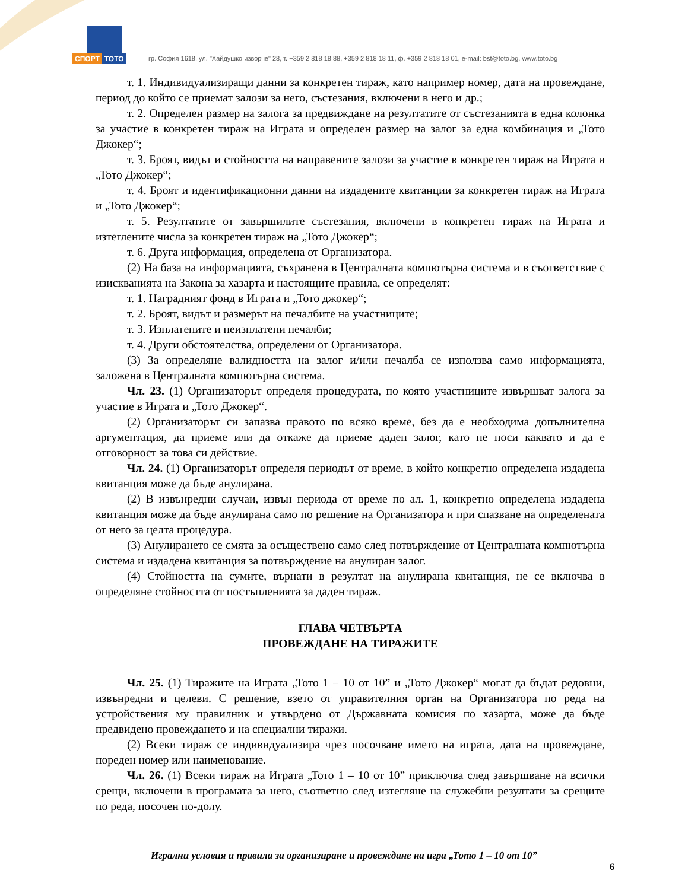СПОРТ ТОТО
гр. София 1618, ул. "Хайдушко изворче" 28, т. +359 2 818 18 88, +359 2 818 18 11, ф. +359 2 818 18 01, e-mail: bst@toto.bg, www.toto.bg
т. 1. Индивидуализиращи данни за конкретен тираж, като например номер, дата на провеждане, период до който се приемат залози за него, състезания, включени в него и др.;
т. 2. Определен размер на залога за предвиждане на резултатите от състезанията в една колонка за участие в конкретен тираж на Играта и определен размер на залог за една комбинация и „Тото Джокер“;
т. 3. Броят, видът и стойността на направените залози за участие в конкретен тираж на Играта и „Тото Джокер“;
т. 4. Броят и идентификационни данни на издадените квитанции за конкретен тираж на Играта и „Тото Джокер“;
т. 5. Резултатите от завършилите състезания, включени в конкретен тираж на Играта и изтеглените числа за конкретен тираж на „Тото Джокер“;
т. 6. Друга информация, определена от Организатора.
(2) На база на информацията, съхранена в Централната компютърна система и в съответствие с изискванията на Закона за хазарта и настоящите правила, се определят:
т. 1. Наградният фонд в Играта и „Тото джокер“;
т. 2. Броят, видът и размерът на печалбите на участниците;
т. 3. Изплатените и неизплатени печалби;
т. 4. Други обстоятелства, определени от Организатора.
(3) За определяне валидността на залог и/или печалба се използва само информацията, заложена в Централната компютърна система.
Чл. 23. (1) Организаторът определя процедурата, по която участниците извършват залога за участие в Играта и „Тото Джокер“.
(2) Организаторът си запазва правото по всяко време, без да е необходима допълнителна аргументация, да приеме или да откаже да приеме даден залог, като не носи каквато и да е отговорност за това си действие.
Чл. 24. (1) Организаторът определя периодът от време, в който конкретно определена издадена квитанция може да бъде анулирана.
(2) В извънредни случаи, извън периода от време по ал. 1, конкретно определена издадена квитанция може да бъде анулирана само по решение на Организатора и при спазване на определената от него за целта процедура.
(3) Анулирането се смята за осъществено само след потвърждение от Централната компютърна система и издадена квитанция за потвърждение на анулиран залог.
(4) Стойността на сумите, върнати в резултат на анулирана квитанция, не се включва в определяне стойността от постъпленията за даден тираж.
ГЛАВА ЧЕТВЪРТА
ПРОВЕЖДАНЕ НА ТИРАЖИТЕ
Чл. 25. (1) Тиражите на Играта „Тото 1 – 10 от 10” и „Тото Джокер“ могат да бъдат редовни, извънредни и целеви. С решение, взето от управителния орган на Организатора по реда на устройствения му правилник и утвърдено от Държавната комисия по хазарта, може да бъде предвидено провеждането и на специални тиражи.
(2) Всеки тираж се индивидуализира чрез посочване името на играта, дата на провеждане, пореден номер или наименование.
Чл. 26. (1) Всеки тираж на Играта „Тото 1 – 10 от 10” приключва след завършване на всички срещи, включени в програмата за него, съответно след изтегляне на служебни резултати за срещите по реда, посочен по-долу.
Игрални условия и правила за организиране и провеждане на игра „Тото 1 – 10 от 10”
6